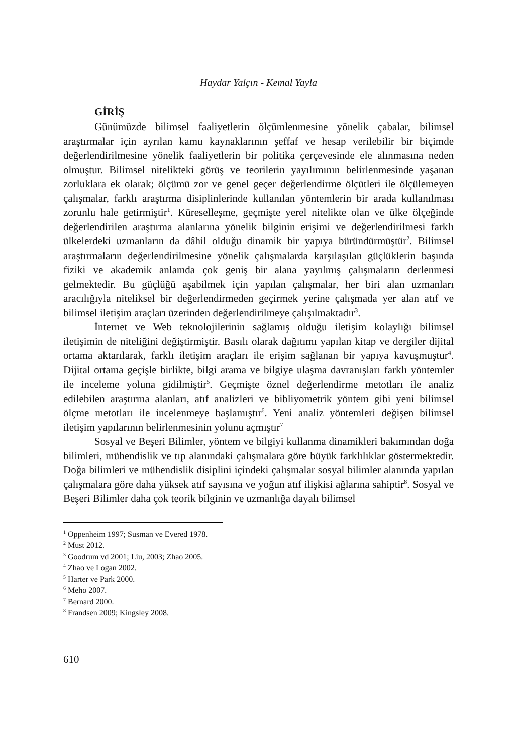Haydar Yalçın - Kemal Yayla
GİRİŞ
Günümüzde bilimsel faaliyetlerin ölçümlenmesine yönelik çabalar, bilimsel araştırmalar için ayrılan kamu kaynaklarının şeffaf ve hesap verilebilir bir biçimde değerlendirilmesine yönelik faaliyetlerin bir politika çerçevesinde ele alınmasına neden olmuştur. Bilimsel nitelikteki görüş ve teorilerin yayılımının belirlenmesinde yaşanan zorluklara ek olarak; ölçümü zor ve genel geçer değerlendirme ölçütleri ile ölçülemeyen çalışmalar, farklı araştırma disiplinlerinde kullanılan yöntemlerin bir arada kullanılması zorunlu hale getirmiştir<sup>1</sup>. Küreselleşme, geçmişte yerel nitelikte olan ve ülke ölçeğinde değerlendirilen araştırma alanlarına yönelik bilginin erişimi ve değerlendirilmesi farklı ülkelerdeki uzmanların da dâhil olduğu dinamik bir yapıya büründürmüştür<sup>2</sup>. Bilimsel araştırmaların değerlendirilmesine yönelik çalışmalarda karşılaşılan güçlüklerin başında fiziki ve akademik anlamda çok geniş bir alana yayılmış çalışmaların derlenmesi gelmektedir. Bu güçlüğü aşabilmek için yapılan çalışmalar, her biri alan uzmanları aracılığıyla niteliksel bir değerlendirmeden geçirmek yerine çalışmada yer alan atıf ve bilimsel iletişim araçları üzerinden değerlendirilmeye çalışılmaktadır<sup>3</sup>.
İnternet ve Web teknolojilerinin sağlamış olduğu iletişim kolaylığı bilimsel iletişimin de niteliğini değiştirmiştir. Basılı olarak dağıtımı yapılan kitap ve dergiler dijital ortama aktarılarak, farklı iletişim araçları ile erişim sağlanan bir yapıya kavuşmuştur<sup>4</sup>. Dijital ortama geçişle birlikte, bilgi arama ve bilgiye ulaşma davranışları farklı yöntemler ile inceleme yoluna gidilmiştir<sup>5</sup>. Geçmişte öznel değerlendirme metotları ile analiz edilebilen araştırma alanları, atıf analizleri ve bibliyometrik yöntem gibi yeni bilimsel ölçme metotları ile incelenmeye başlamıştır<sup>6</sup>. Yeni analiz yöntemleri değişen bilimsel iletişim yapılarının belirlenmesinin yolunu açmıştır<sup>7</sup>
Sosyal ve Beşeri Bilimler, yöntem ve bilgiyi kullanma dinamikleri bakımından doğa bilimleri, mühendislik ve tıp alanındaki çalışmalara göre büyük farklılıklar göstermektedir. Doğa bilimleri ve mühendislik disiplini içindeki çalışmalar sosyal bilimler alanında yapılan çalışmalara göre daha yüksek atıf sayısına ve yoğun atıf ilişkisi ağlarına sahiptir<sup>8</sup>. Sosyal ve Beşeri Bilimler daha çok teorik bilginin ve uzmanlığa dayalı bilimsel
<sup>1</sup> Oppenheim 1997; Susman ve Evered 1978.
<sup>2</sup> Must 2012.
<sup>3</sup> Goodrum vd 2001; Liu, 2003; Zhao 2005.
<sup>4</sup> Zhao ve Logan 2002.
<sup>5</sup> Harter ve Park 2000.
<sup>6</sup> Meho 2007.
<sup>7</sup> Bernard 2000.
<sup>8</sup> Frandsen 2009; Kingsley 2008.
610